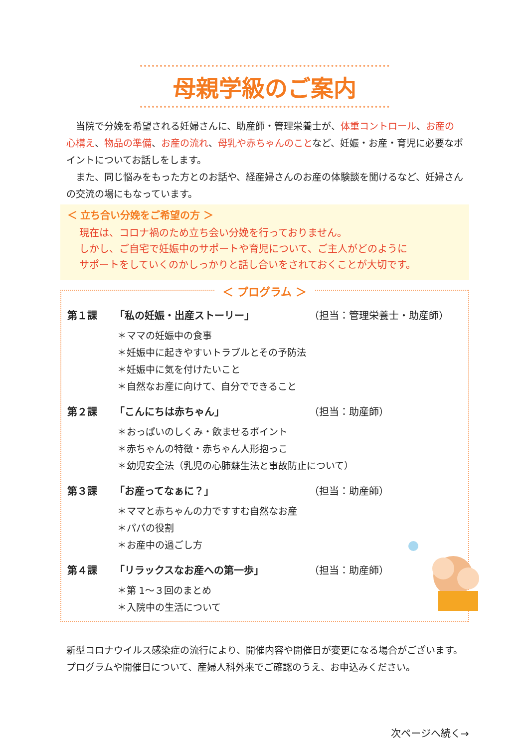母親学級のご案内
　当院で分娩を希望される妊婦さんに、助産師・管理栄養士が、体重コントロール、お産の心構え、物品の準備、お産の流れ、母乳や赤ちゃんのことなど、妊娠・お産・育児に必要なポイントについてお話しをします。
　また、同じ悩みをもった方とのお話や、経産婦さんのお産の体験談を聞けるなど、妊婦さんの交流の場にもなっています。
＜ 立ち合い分娩をご希望の方 ＞
現在は、コロナ禍のため立ち会い分娩を行っておりません。
しかし、ご自宅で妊娠中のサポートや育児について、ご主人がどのように
サポートをしていくのかしっかりと話し合いをされておくことが大切です。
＜ プログラム ＞
第１課 「私の妊娠・出産ストーリー」 （担当：管理栄養士・助産師）
＊ママの妊娠中の食事
＊妊娠中に起きやすいトラブルとその予防法
＊妊娠中に気を付けたいこと
＊自然なお産に向けて、自分でできること
第２課 「こんにちは赤ちゃん」 （担当：助産師）
＊おっぱいのしくみ・飲ませるポイント
＊赤ちゃんの特徴・赤ちゃん人形抱っこ
＊幼児安全法（乳児の心肺蘇生法と事故防止について）
第３課 「お産ってなぁに？」 （担当：助産師）
＊ママと赤ちゃんの力ですすむ自然なお産
＊パパの役割
＊お産中の過ごし方
第４課 「リラックスなお産への第一歩」 （担当：助産師）
＊第 1～３回のまとめ
＊入院中の生活について
新型コロナウイルス感染症の流行により、開催内容や開催日が変更になる場合がございます。プログラムや開催日について、産婦人科外来でご確認のうえ、お申込みください。
次ページへ続く→